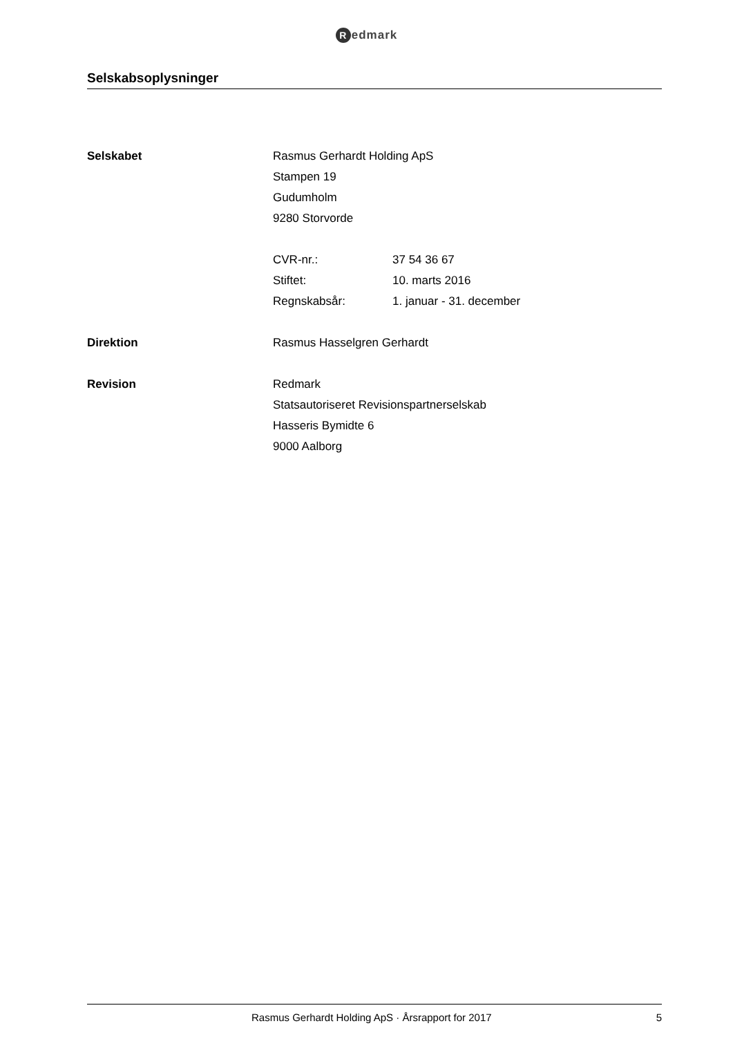Redmark
Selskabsoplysninger
Selskabet Rasmus Gerhardt Holding ApS
Stampen 19
Gudumholm
9280 Storvorde
CVR-nr.: 37 54 36 67
Stiftet: 10. marts 2016
Regnskabsår: 1. januar - 31. december
Direktion Rasmus Hasselgren Gerhardt
Revision Redmark
Statsautoriseret Revisionspartnerselskab
Hasseris Bymidte 6
9000 Aalborg
Rasmus Gerhardt Holding ApS · Årsrapport for 2017
5